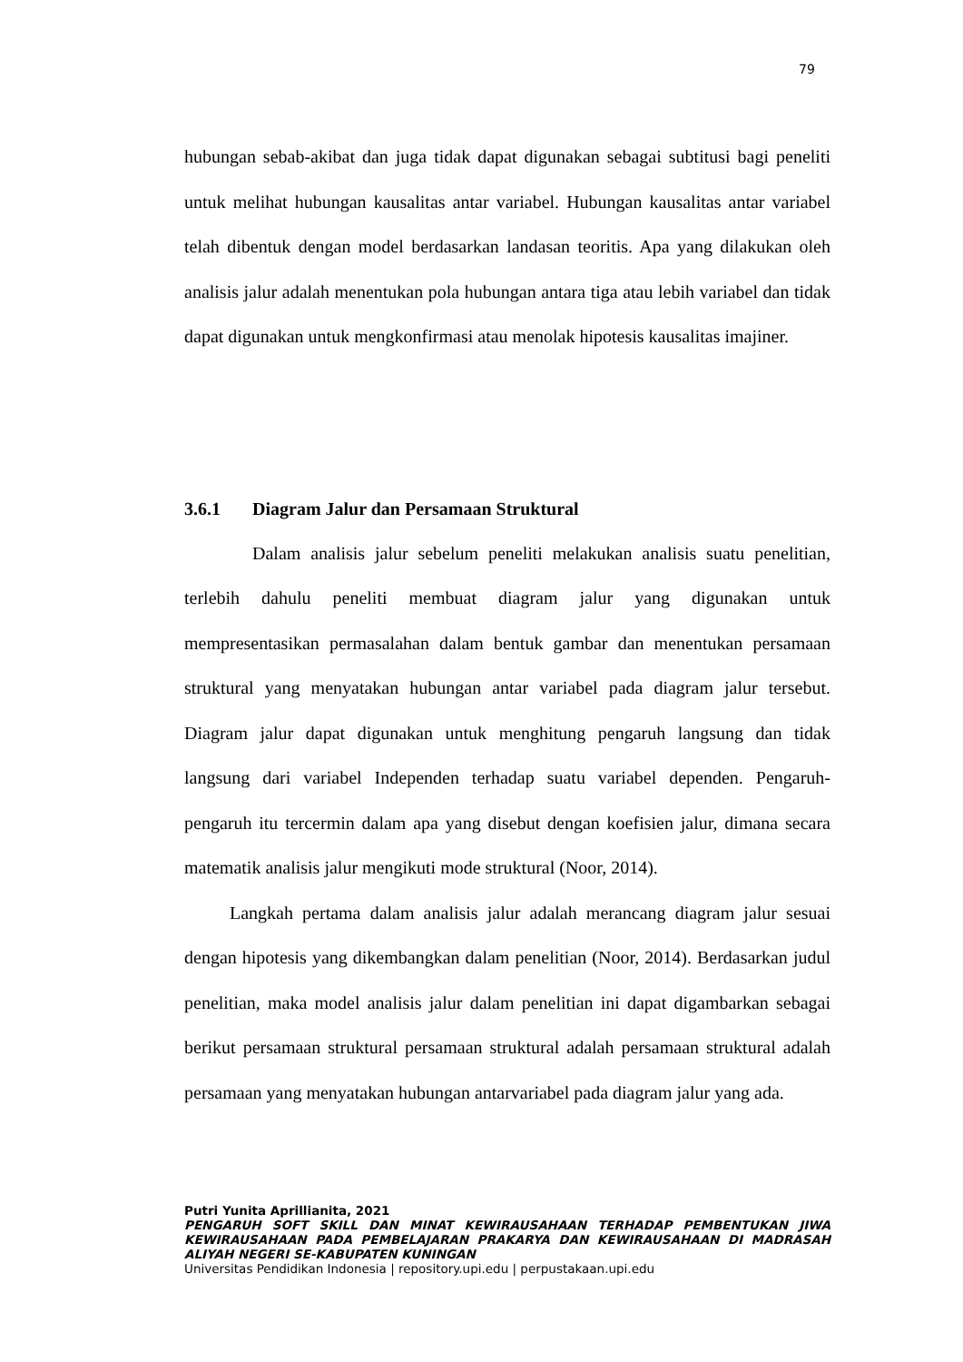79
hubungan sebab-akibat dan juga tidak dapat digunakan sebagai subtitusi bagi peneliti untuk melihat hubungan kausalitas antar variabel. Hubungan kausalitas antar variabel telah dibentuk dengan model berdasarkan landasan teoritis. Apa yang dilakukan oleh analisis jalur adalah menentukan pola hubungan antara tiga atau lebih variabel dan tidak dapat digunakan untuk mengkonfirmasi atau menolak hipotesis kausalitas imajiner.
3.6.1 Diagram Jalur dan Persamaan Struktural
Dalam analisis jalur sebelum peneliti melakukan analisis suatu penelitian, terlebih dahulu peneliti membuat diagram jalur yang digunakan untuk mempresentasikan permasalahan dalam bentuk gambar dan menentukan persamaan struktural yang menyatakan hubungan antar variabel pada diagram jalur tersebut. Diagram jalur dapat digunakan untuk menghitung pengaruh langsung dan tidak langsung dari variabel Independen terhadap suatu variabel dependen. Pengaruh-pengaruh itu tercermin dalam apa yang disebut dengan koefisien jalur, dimana secara matematik analisis jalur mengikuti mode struktural (Noor, 2014).
Langkah pertama dalam analisis jalur adalah merancang diagram jalur sesuai dengan hipotesis yang dikembangkan dalam penelitian (Noor, 2014). Berdasarkan judul penelitian, maka model analisis jalur dalam penelitian ini dapat digambarkan sebagai berikut persamaan struktural persamaan struktural adalah persamaan struktural adalah persamaan yang menyatakan hubungan antarvariabel pada diagram jalur yang ada.
Putri Yunita Aprillianita, 2021
PENGARUH SOFT SKILL DAN MINAT KEWIRAUSAHAAN TERHADAP PEMBENTUKAN JIWA KEWIRAUSAHAAN PADA PEMBELAJARAN PRAKARYA DAN KEWIRAUSAHAAN DI MADRASAH ALIYAH NEGERI SE-KABUPATEN KUNINGAN
Universitas Pendidikan Indonesia | repository.upi.edu | perpustakaan.upi.edu